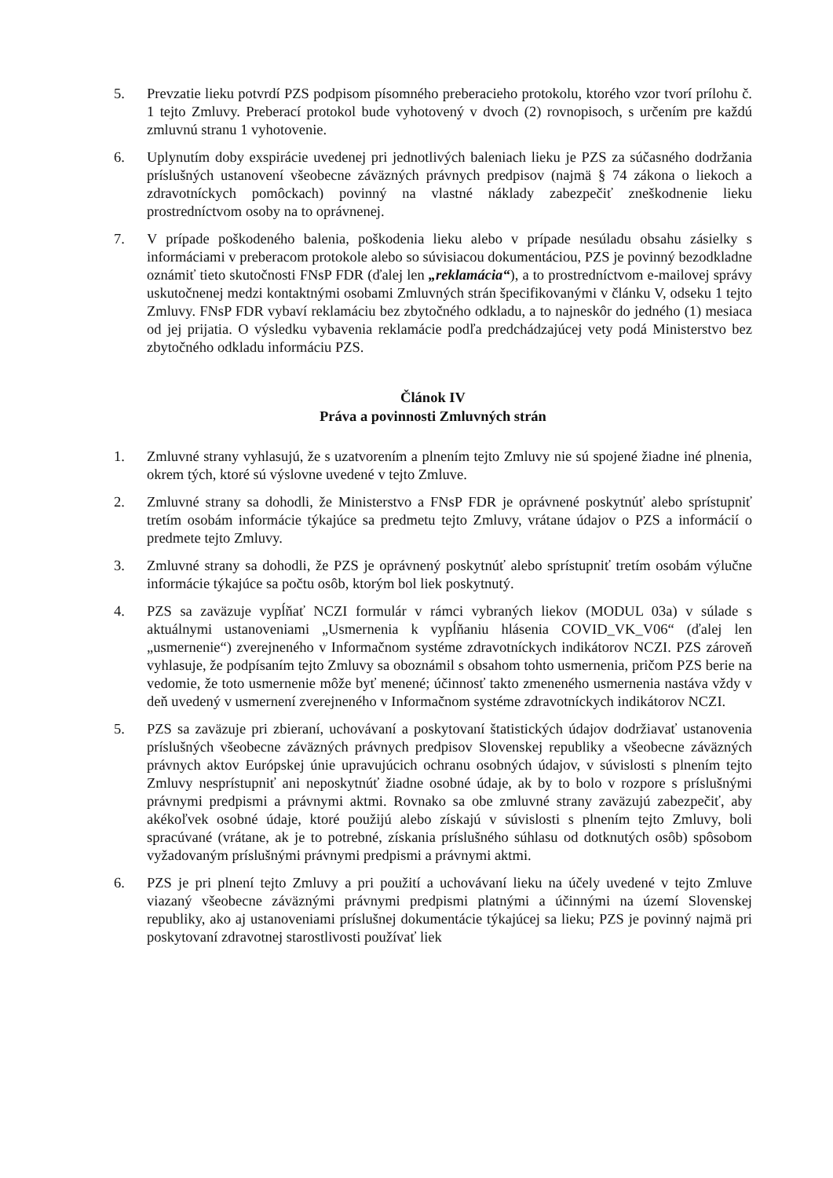5. Prevzatie lieku potvrdí PZS podpisom písomného preberacieho protokolu, ktorého vzor tvorí prílohu č. 1 tejto Zmluvy. Preberací protokol bude vyhotovený v dvoch (2) rovnopisoch, s určením pre každú zmluvnú stranu 1 vyhotovenie.
6. Uplynutím doby exspirácie uvedenej pri jednotlivých baleniach lieku je PZS za súčasného dodržania príslušných ustanovení všeobecne záväzných právnych predpisov (najmä § 74 zákona o liekoch a zdravotníckych pomôckach) povinný na vlastné náklady zabezpečiť zneškodnenie lieku prostredníctvom osoby na to oprávnenej.
7. V prípade poškodeného balenia, poškodenia lieku alebo v prípade nesúladu obsahu zásielky s informáciami v preberacom protokole alebo so súvisiacou dokumentáciou, PZS je povinný bezodkladne oznámiť tieto skutočnosti FNsP FDR (ďalej len „reklamácia“), a to prostredníctvom e-mailovej správy uskutočnenej medzi kontaktnými osobami Zmluvných strán špecifikovanými v článku V, odseku 1 tejto Zmluvy. FNsP FDR vybaví reklamáciu bez zbytočného odkladu, a to najneskôr do jedného (1) mesiaca od jej prijatia. O výsledku vybavenia reklamácie podľa predchádzajúcej vety podá Ministerstvo bez zbytočného odkladu informáciu PZS.
Článok IV
Práva a povinnosti Zmluvných strán
1. Zmluvné strany vyhlasujú, že s uzatvorením a plnením tejto Zmluvy nie sú spojené žiadne iné plnenia, okrem tých, ktoré sú výslovne uvedené v tejto Zmluve.
2. Zmluvné strany sa dohodli, že Ministerstvo a FNsP FDR je oprávnené poskytnúť alebo sprístupniť tretím osobám informácie týkajúce sa predmetu tejto Zmluvy, vrátane údajov o PZS a informácií o predmete tejto Zmluvy.
3. Zmluvné strany sa dohodli, že PZS je oprávnený poskytnúť alebo sprístupniť tretím osobám výlučne informácie týkajúce sa počtu osôb, ktorým bol liek poskytnutý.
4. PZS sa zaväzuje vypĺňať NCZI formulár v rámci vybraných liekov (MODUL 03a) v súlade s aktuálnymi ustanoveniami „Usmernenia k vypĺňaniu hlásenia COVID_VK_V06“ (ďalej len „usmernenie“) zverejneného v Informačnom systéme zdravotníckych indikátorov NCZI. PZS zároveň vyhlasuje, že podpísaním tejto Zmluvy sa oboznámil s obsahom tohto usmernenia, pričom PZS berie na vedomie, že toto usmernenie môže byť menené; účinnosť takto zmeneného usmernenia nastáva vždy v deň uvedený v usmernení zverejneného v Informačnom systéme zdravotníckych indikátorov NCZI.
5. PZS sa zaväzuje pri zbieraní, uchovávaní a poskytovaní štatistických údajov dodržiavať ustanovenia príslušných všeobecne záväzných právnych predpisov Slovenskej republiky a všeobecne záväzných právnych aktov Európskej únie upravujúcich ochranu osobných údajov, v súvislosti s plnením tejto Zmluvy nesprístupniť ani neposkytnúť žiadne osobné údaje, ak by to bolo v rozpore s príslušnými právnymi predpismi a právnymi aktmi. Rovnako sa obe zmluvné strany zaväzujú zabezpečiť, aby akékoľvek osobné údaje, ktoré použijú alebo získajú v súvislosti s plnením tejto Zmluvy, boli spracúvané (vrátane, ak je to potrebné, získania príslušného súhlasu od dotknutých osôb) spôsobom vyžadovaným príslušnými právnymi predpismi a právnymi aktmi.
6. PZS je pri plnení tejto Zmluvy a pri použití a uchovávaní lieku na účely uvedené v tejto Zmluve viazaný všeobecne záväznými právnymi predpismi platnými a účinnými na území Slovenskej republiky, ako aj ustanoveniami príslušnej dokumentácie týkajúcej sa lieku; PZS je povinný najmä pri poskytovaní zdravotnej starostlivosti používať liek